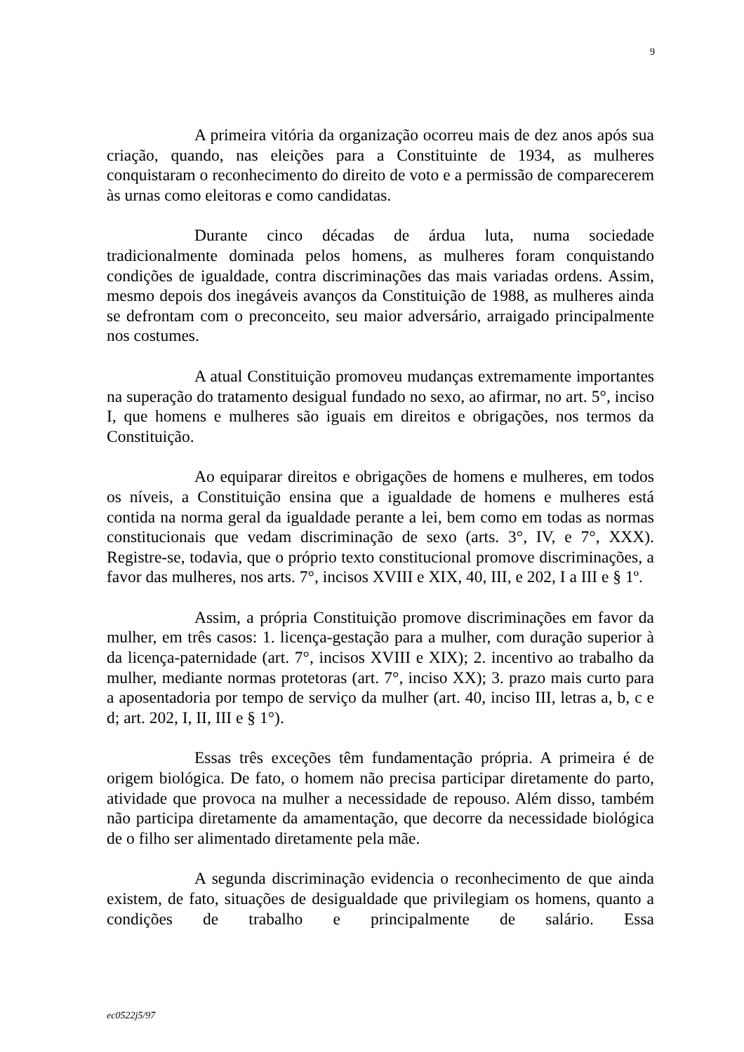9
A primeira vitória da organização ocorreu mais de dez anos após sua criação, quando, nas eleições para a Constituinte de 1934, as mulheres conquistaram o reconhecimento do direito de voto e a permissão de comparecerem às urnas como eleitoras e como candidatas.
Durante cinco décadas de árdua luta, numa sociedade tradicionalmente dominada pelos homens, as mulheres foram conquistando condições de igualdade, contra discriminações das mais variadas ordens. Assim, mesmo depois dos inegáveis avanços da Constituição de 1988, as mulheres ainda se defrontam com o preconceito, seu maior adversário, arraigado principalmente nos costumes.
A atual Constituição promoveu mudanças extremamente importantes na superação do tratamento desigual fundado no sexo, ao afirmar, no art. 5°, inciso I, que homens e mulheres são iguais em direitos e obrigações, nos termos da Constituição.
Ao equiparar direitos e obrigações de homens e mulheres, em todos os níveis, a Constituição ensina que a igualdade de homens e mulheres está contida na norma geral da igualdade perante a lei, bem como em todas as normas constitucionais que vedam discriminação de sexo (arts. 3°, IV, e 7°, XXX). Registre-se, todavia, que o próprio texto constitucional promove discriminações, a favor das mulheres, nos arts. 7°, incisos XVIII e XIX, 40, III, e 202, I a III e § 1º.
Assim, a própria Constituição promove discriminações em favor da mulher, em três casos: 1. licença-gestação para a mulher, com duração superior à da licença-paternidade (art. 7°, incisos XVIII e XIX); 2. incentivo ao trabalho da mulher, mediante normas protetoras (art. 7°, inciso XX); 3. prazo mais curto para a aposentadoria por tempo de serviço da mulher (art. 40, inciso III, letras a, b, c e d; art. 202, I, II, III e § 1°).
Essas três exceções têm fundamentação própria. A primeira é de origem biológica. De fato, o homem não precisa participar diretamente do parto, atividade que provoca na mulher a necessidade de repouso. Além disso, também não participa diretamente da amamentação, que decorre da necessidade biológica de o filho ser alimentado diretamente pela mãe.
A segunda discriminação evidencia o reconhecimento de que ainda existem, de fato, situações de desigualdade que privilegiam os homens, quanto a condições de trabalho e principalmente de salário. Essa
ec0522j5/97